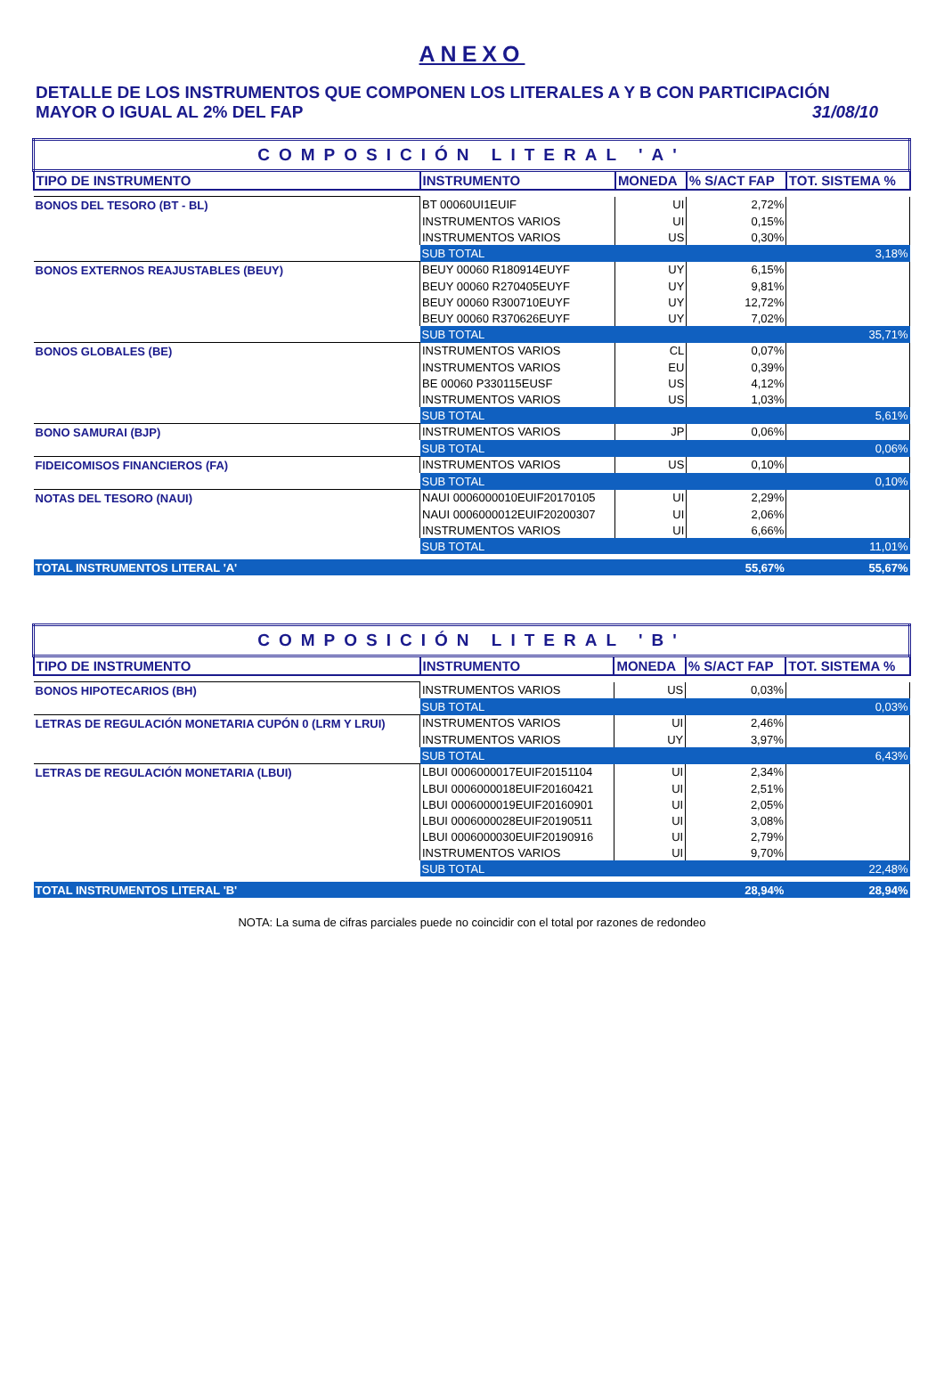ANEXO
DETALLE DE LOS INSTRUMENTOS QUE COMPONEN LOS LITERALES A Y B CON PARTICIPACIÓN
MAYOR O IGUAL AL 2% DEL FAP 31/08/10
| COMPOSICIÓN LITERAL 'A' | | | | |
| TIPO DE INSTRUMENTO | INSTRUMENTO | MONEDA | % S/ACT FAP | TOT. SISTEMA % |
| BONOS DEL TESORO (BT - BL) | BT 00060UI1EUIF | UI | 2,72% | |
| | INSTRUMENTOS VARIOS | UI | 0,15% | |
| | INSTRUMENTOS VARIOS | US | 0,30% | |
| | SUB TOTAL | | | 3,18% |
| BONOS EXTERNOS REAJUSTABLES (BEUY) | BEUY 00060 R180914EUYF | UY | 6,15% | |
| | BEUY 00060 R270405EUYF | UY | 9,81% | |
| | BEUY 00060 R300710EUYF | UY | 12,72% | |
| | BEUY 00060 R370626EUYF | UY | 7,02% | |
| | SUB TOTAL | | | 35,71% |
| BONOS GLOBALES (BE) | INSTRUMENTOS VARIOS | CL | 0,07% | |
| | INSTRUMENTOS VARIOS | EU | 0,39% | |
| | BE 00060 P330115EUSF | US | 4,12% | |
| | INSTRUMENTOS VARIOS | US | 1,03% | |
| | SUB TOTAL | | | 5,61% |
| BONO SAMURAI (BJP) | INSTRUMENTOS VARIOS | JP | 0,06% | |
| | SUB TOTAL | | | 0,06% |
| FIDEICOMISOS FINANCIEROS (FA) | INSTRUMENTOS VARIOS | US | 0,10% | |
| | SUB TOTAL | | | 0,10% |
| NOTAS DEL TESORO (NAUI) | NAUI 0006000010EUIF20170105 | UI | 2,29% | |
| | NAUI 0006000012EUIF20200307 | UI | 2,06% | |
| | INSTRUMENTOS VARIOS | UI | 6,66% | |
| | SUB TOTAL | | | 11,01% |
| TOTAL INSTRUMENTOS LITERAL 'A' | | | 55,67% | 55,67% |
| COMPOSICIÓN LITERAL 'B' | | | | |
| TIPO DE INSTRUMENTO | INSTRUMENTO | MONEDA | % S/ACT FAP | TOT. SISTEMA % |
| BONOS HIPOTECARIOS (BH) | INSTRUMENTOS VARIOS | US | 0,03% | |
| | SUB TOTAL | | | 0,03% |
| LETRAS DE REGULACIÓN MONETARIA CUPÓN 0 (LRM Y LRUI) | INSTRUMENTOS VARIOS | UI | 2,46% | |
| | INSTRUMENTOS VARIOS | UY | 3,97% | |
| | SUB TOTAL | | | 6,43% |
| LETRAS DE REGULACIÓN MONETARIA (LBUI) | LBUI 0006000017EUIF20151104 | UI | 2,34% | |
| | LBUI 0006000018EUIF20160421 | UI | 2,51% | |
| | LBUI 0006000019EUIF20160901 | UI | 2,05% | |
| | LBUI 0006000028EUIF20190511 | UI | 3,08% | |
| | LBUI 0006000030EUIF20190916 | UI | 2,79% | |
| | INSTRUMENTOS VARIOS | UI | 9,70% | |
| | SUB TOTAL | | | 22,48% |
| TOTAL INSTRUMENTOS LITERAL 'B' | | | 28,94% | 28,94% |
NOTA: La suma de cifras parciales puede no coincidir con el total por razones de redondeo